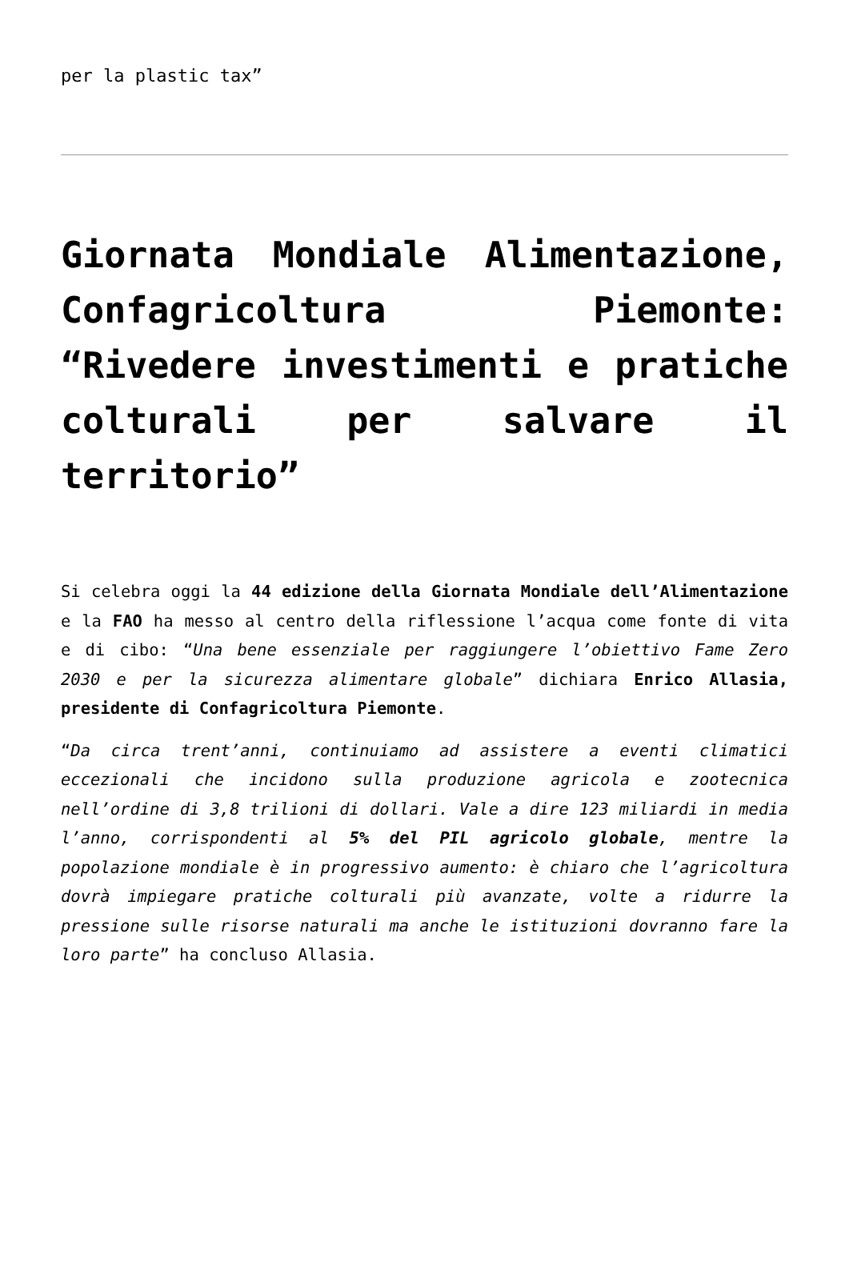per la plastic tax”
Giornata Mondiale Alimentazione, Confagricoltura Piemonte: “Rivedere investimenti e pratiche colturali per salvare il territorio”
Si celebra oggi la 44 edizione della Giornata Mondiale dell’Alimentazione e la FAO ha messo al centro della riflessione l’acqua come fonte di vita e di cibo: “Una bene essenziale per raggiungere l’obiettivo Fame Zero 2030 e per la sicurezza alimentare globale” dichiara Enrico Allasia, presidente di Confagricoltura Piemonte.
“Da circa trent’anni, continuiamo ad assistere a eventi climatici eccezionali che incidono sulla produzione agricola e zootecnica nell’ordine di 3,8 trilioni di dollari. Vale a dire 123 miliardi in media l’anno, corrispondenti al 5% del PIL agricolo globale, mentre la popolazione mondiale è in progressivo aumento: è chiaro che l’agricoltura dovrà impiegare pratiche colturali più avanzate, volte a ridurre la pressione sulle risorse naturali ma anche le istituzioni dovranno fare la loro parte” ha concluso Allasia.